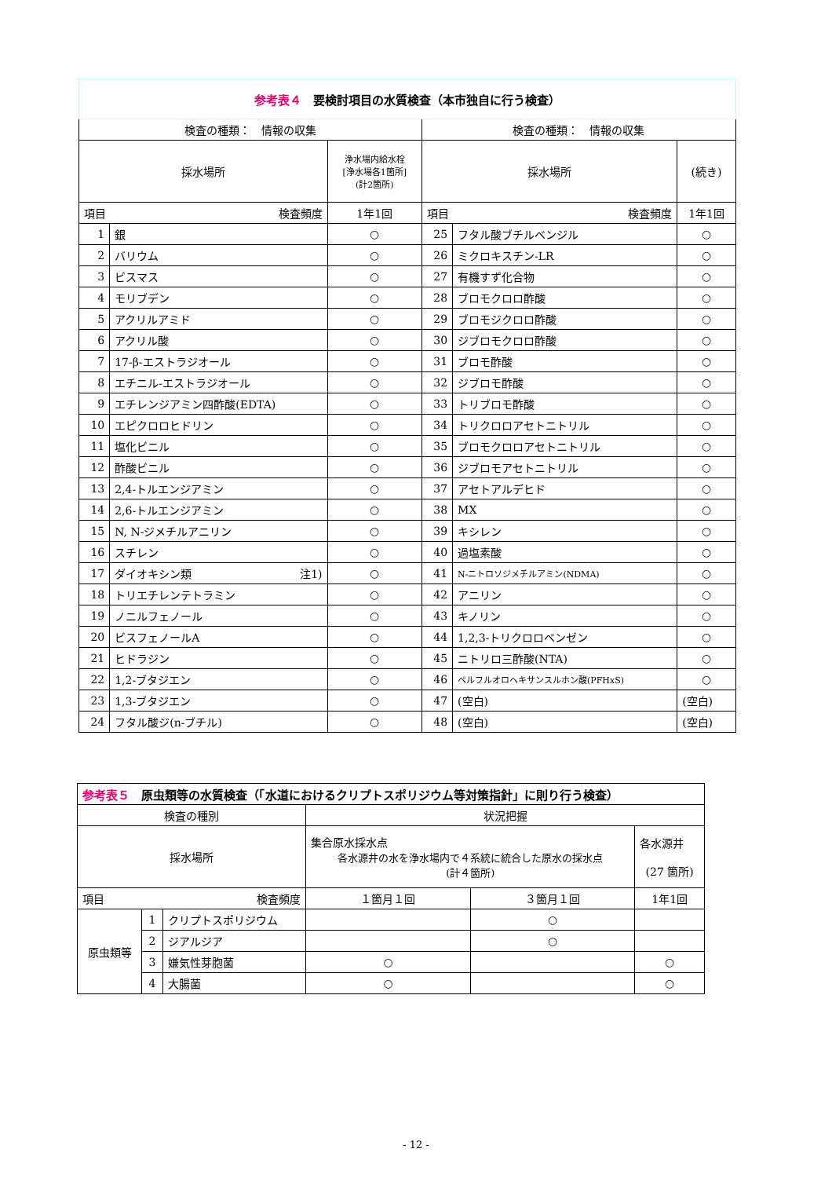| 参考表４ 要検討項目の水質検査（本市独自に行う検査） | | | | | |
| 検査の種類： 情報の収集 | | | 検査の種類： 情報の収集 | | |
| 採水場所 | | 浄水場内給水栓 [浄水場各1箇所] (計2箇所) | 採水場所 | | (続き) |
| 項目 検査頻度 | | 1年1回 | 項目 検査頻度 | | 1年1回 |
| 1 | 銀 | ○ | 25 | フタル酸ブチルベンジル | ○ |
| 2 | バリウム | ○ | 26 | ミクロキスチン-LR | ○ |
| 3 | ビスマス | ○ | 27 | 有機すず化合物 | ○ |
| 4 | モリブデン | ○ | 28 | ブロモクロロ酢酸 | ○ |
| 5 | アクリルアミド | ○ | 29 | ブロモジクロロ酢酸 | ○ |
| 6 | アクリル酸 | ○ | 30 | ジブロモクロロ酢酸 | ○ |
| 7 | 17-β-エストラジオール | ○ | 31 | ブロモ酢酸 | ○ |
| 8 | エチニル-エストラジオール | ○ | 32 | ジブロモ酢酸 | ○ |
| 9 | エチレンジアミン四酢酸(EDTA) | ○ | 33 | トリブロモ酢酸 | ○ |
| 10 | エピクロロヒドリン | ○ | 34 | トリクロロアセトニトリル | ○ |
| 11 | 塩化ビニル | ○ | 35 | ブロモクロロアセトニトリル | ○ |
| 12 | 酢酸ビニル | ○ | 36 | ジブロモアセトニトリル | ○ |
| 13 | 2,4-トルエンジアミン | ○ | 37 | アセトアルデヒド | ○ |
| 14 | 2,6-トルエンジアミン | ○ | 38 | MX | ○ |
| 15 | N, N-ジメチルアニリン | ○ | 39 | キシレン | ○ |
| 16 | スチレン | ○ | 40 | 過塩素酸 | ○ |
| 17 | ダイオキシン類 注1) | ○ | 41 | N-ニトロソジメチルアミン(NDMA) | ○ |
| 18 | トリエチレンテトラミン | ○ | 42 | アニリン | ○ |
| 19 | ノニルフェノール | ○ | 43 | キノリン | ○ |
| 20 | ビスフェノールA | ○ | 44 | 1,2,3-トリクロロベンゼン | ○ |
| 21 | ヒドラジン | ○ | 45 | ニトリロ三酢酸(NTA) | ○ |
| 22 | 1,2-ブタジエン | ○ | 46 | ペルフルオロヘキサンスルホン酸(PFHxS) | ○ |
| 23 | 1,3-ブタジエン | ○ | 47 | (空白) | (空白) |
| 24 | フタル酸ジ(n-ブチル) | ○ | 48 | (空白) | (空白) |
| 参考表５ 原虫類等の水質検査（「水道におけるクリプトスポリジウム等対策指針」に則り行う検査） | | | | | |
| 検査の種別 | | | 状況把握 | | |
| 採水場所 | | | 集合原水採水点 各水源井の水を浄水場内で４系統に統合した原水の採水点 (計４箇所) | | 各水源井 (27 箇所) |
| 項目 検査頻度 | | | １箇月１回 | ３箇月１回 | 1年1回 |
| 原虫類等 | 1 | クリプトスポリジウム | | ○ | |
| | 2 | ジアルジア | | ○ | |
| | 3 | 嫌気性芽胞菌 | ○ | | ○ |
| | 4 | 大腸菌 | ○ | | ○ |
- 12 -